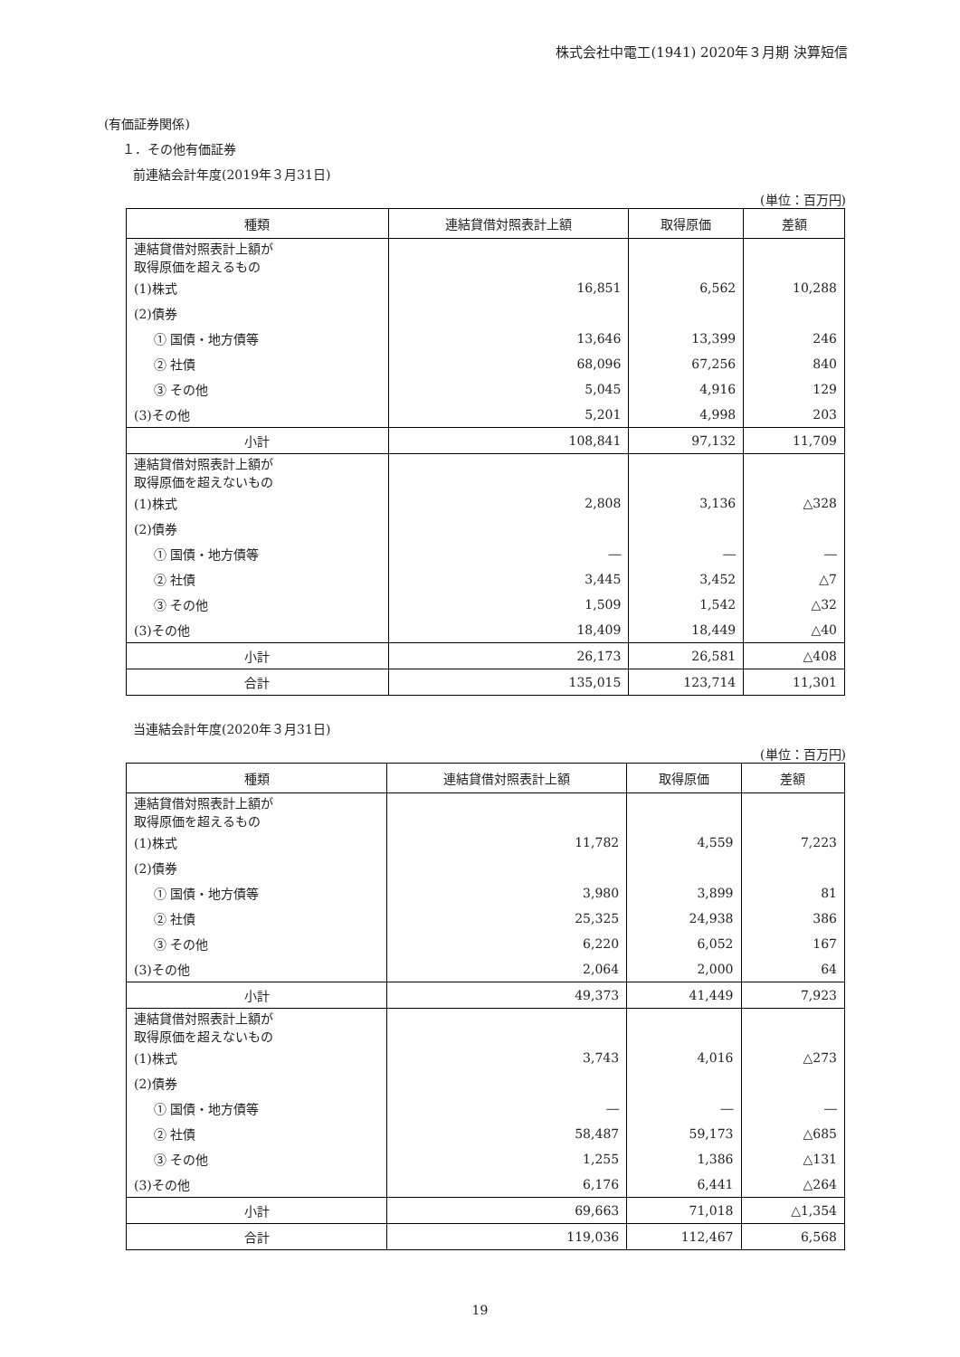株式会社中電工(1941) 2020年３月期 決算短信
(有価証券関係)
１．その他有価証券
前連結会計年度(2019年３月31日)
(単位：百万円)
| 種類 | 連結貸借対照表計上額 | 取得原価 | 差額 |
| --- | --- | --- | --- |
| 連結貸借対照表計上額が 取得原価を超えるもの | | | |
| (1)株式 | 16,851 | 6,562 | 10,288 |
| (2)債券 | | | |
| ① 国債・地方債等 | 13,646 | 13,399 | 246 |
| ② 社債 | 68,096 | 67,256 | 840 |
| ③ その他 | 5,045 | 4,916 | 129 |
| (3)その他 | 5,201 | 4,998 | 203 |
| 小計 | 108,841 | 97,132 | 11,709 |
| 連結貸借対照表計上額が 取得原価を超えないもの | | | |
| (1)株式 | 2,808 | 3,136 | △328 |
| (2)債券 | | | |
| ① 国債・地方債等 | ― | ― | ― |
| ② 社債 | 3,445 | 3,452 | △7 |
| ③ その他 | 1,509 | 1,542 | △32 |
| (3)その他 | 18,409 | 18,449 | △40 |
| 小計 | 26,173 | 26,581 | △408 |
| 合計 | 135,015 | 123,714 | 11,301 |
当連結会計年度(2020年３月31日)
(単位：百万円)
| 種類 | 連結貸借対照表計上額 | 取得原価 | 差額 |
| --- | --- | --- | --- |
| 連結貸借対照表計上額が 取得原価を超えるもの | | | |
| (1)株式 | 11,782 | 4,559 | 7,223 |
| (2)債券 | | | |
| ① 国債・地方債等 | 3,980 | 3,899 | 81 |
| ② 社債 | 25,325 | 24,938 | 386 |
| ③ その他 | 6,220 | 6,052 | 167 |
| (3)その他 | 2,064 | 2,000 | 64 |
| 小計 | 49,373 | 41,449 | 7,923 |
| 連結貸借対照表計上額が 取得原価を超えないもの | | | |
| (1)株式 | 3,743 | 4,016 | △273 |
| (2)債券 | | | |
| ① 国債・地方債等 | ― | ― | ― |
| ② 社債 | 58,487 | 59,173 | △685 |
| ③ その他 | 1,255 | 1,386 | △131 |
| (3)その他 | 6,176 | 6,441 | △264 |
| 小計 | 69,663 | 71,018 | △1,354 |
| 合計 | 119,036 | 112,467 | 6,568 |
19